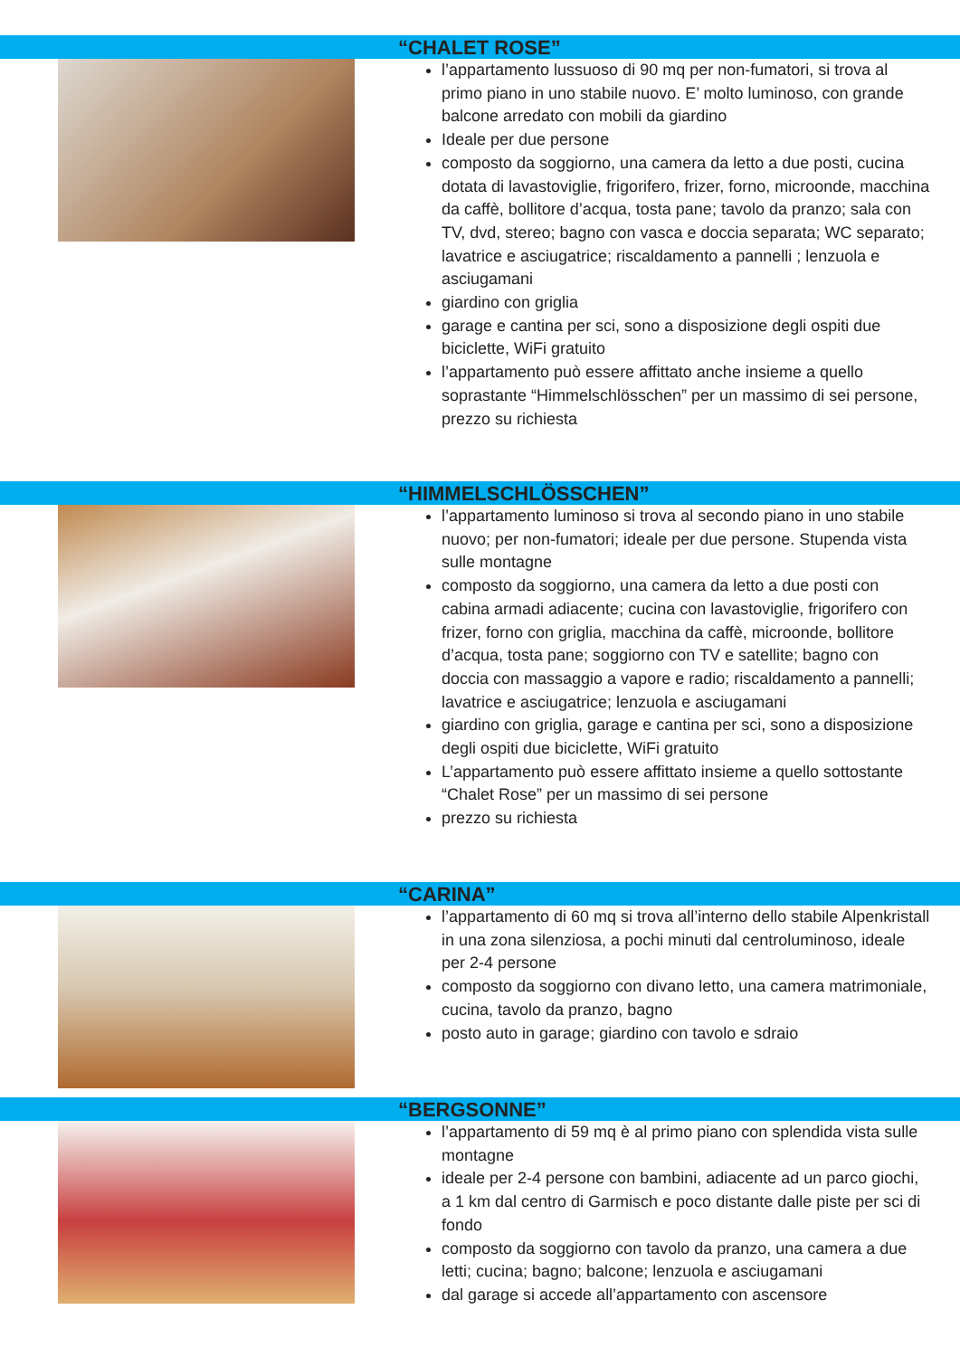“CHALET ROSE”
l’appartamento lussuoso di 90 mq per non-fumatori, si trova al primo piano in uno stabile nuovo. E’ molto luminoso, con grande balcone arredato con mobili da giardino
Ideale per due persone
composto da soggiorno, una camera da letto a due posti, cucina dotata di lavastoviglie, frigorifero, frizer, forno, microonde, macchina da caffè, bollitore d’acqua, tosta pane; tavolo da pranzo; sala con TV, dvd, stereo; bagno con vasca e doccia separata; WC separato; lavatrice e asciugatrice; riscaldamento a pannelli ; lenzuola e asciugamani
giardino con griglia
garage e cantina per sci, sono a disposizione degli ospiti due biciclette, WiFi gratuito
l’appartamento può essere affittato anche insieme a quello soprastante “Himmelschlösschen” per un massimo di sei persone, prezzo su richiesta
“HIMMELSCHLÖSSCHEN”
l’appartamento luminoso si trova al secondo piano in uno stabile nuovo; per non-fumatori; ideale per due persone. Stupenda vista sulle montagne
composto da soggiorno, una camera da letto a due posti con cabina armadi adiacente; cucina con lavastoviglie, frigorifero con frizer, forno con griglia, macchina da caffè, microonde, bollitore d’acqua, tosta pane; soggiorno con TV e satellite; bagno con doccia con massaggio a vapore e radio; riscaldamento a pannelli; lavatrice e asciugatrice; lenzuola e asciugamani
giardino con griglia, garage e cantina per sci, sono a disposizione degli ospiti due biciclette, WiFi gratuito
L’appartamento può essere affittato insieme a quello sottostante “Chalet Rose” per un massimo di sei persone
prezzo su richiesta
“CARINA”
l’appartamento di 60 mq si trova all’interno dello stabile Alpenkristall in una zona silenziosa, a pochi minuti dal centroluminoso, ideale per 2-4 persone
composto da soggiorno con divano letto, una camera matrimoniale, cucina, tavolo da pranzo, bagno
posto auto in garage; giardino con tavolo e sdraio
“BERGSONNE”
l’appartamento di 59 mq è al primo piano con splendida vista sulle montagne
ideale per 2-4 persone con bambini, adiacente ad un parco giochi, a 1 km dal centro di Garmisch e poco distante dalle piste per sci di fondo
composto da soggiorno con tavolo da pranzo, una camera a due letti; cucina; bagno; balcone; lenzuola e asciugamani
dal garage si accede all’appartamento con ascensore